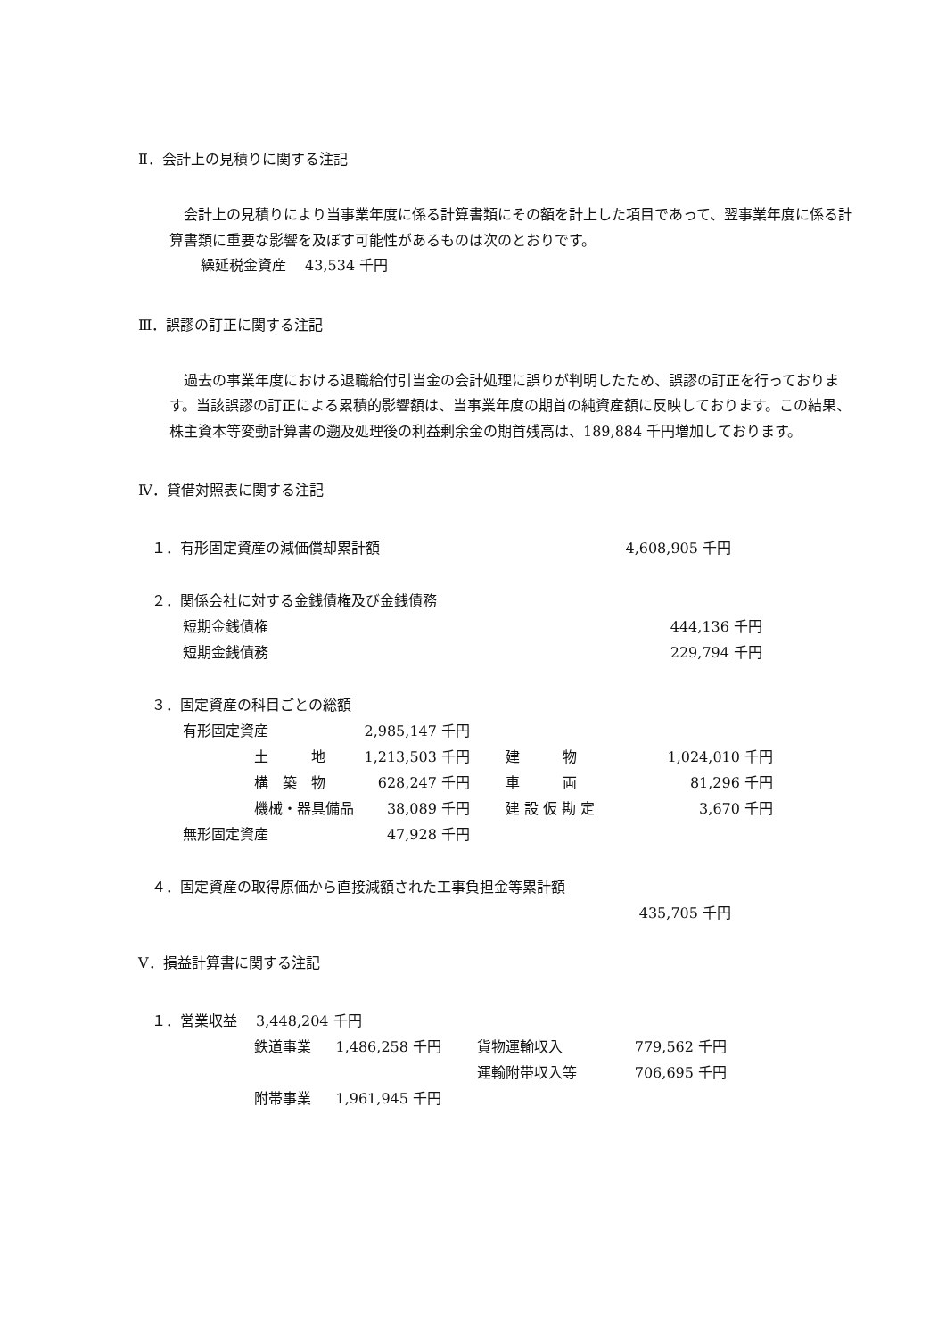Ⅱ．会計上の見積りに関する注記
　会計上の見積りにより当事業年度に係る計算書類にその額を計上した項目であって、翌事業年度に係る計算書類に重要な影響を及ぼす可能性があるものは次のとおりです。
繰延税金資産　 43,534 千円
Ⅲ．誤謬の訂正に関する注記
　過去の事業年度における退職給付引当金の会計処理に誤りが判明したため、誤謬の訂正を行っております。当該誤謬の訂正による累積的影響額は、当事業年度の期首の純資産額に反映しております。この結果、株主資本等変動計算書の遡及処理後の利益剰余金の期首残高は、189,884 千円増加しております。
Ⅳ．貸借対照表に関する注記
| １．有形固定資産の減価償却累計額 | 4,608,905 千円 |
| ２．関係会社に対する金銭債権及び金銭債務 | |
| 短期金銭債権 | 444,136 千円 |
| 短期金銭債務 | 229,794 千円 |
| ３．固定資産の科目ごとの総額 | | | | |
| 有形固定資産 | | 2,985,147 千円 | | |
| | 土 地 | 1,213,503 千円 | 建 物 | 1,024,010 千円 |
| | 構 築 物 | 628,247 千円 | 車 両 | 81,296 千円 |
| | 機械・器具備品 | 38,089 千円 | 建 設 仮 勘 定 | 3,670 千円 |
| 無形固定資産 | | 47,928 千円 | | |
| ４．固定資産の取得原価から直接減額された工事負担金等累計額 | |
| | 435,705 千円 |
Ⅴ．損益計算書に関する注記
| １．営業収益 3,448,204 千円 | | | | |
| | 鉄道事業 | 1,486,258 千円 | 貨物運輸収入 | 779,562 千円 |
| | | | 運輸附帯収入等 | 706,695 千円 |
| | 附帯事業 | 1,961,945 千円 | | |